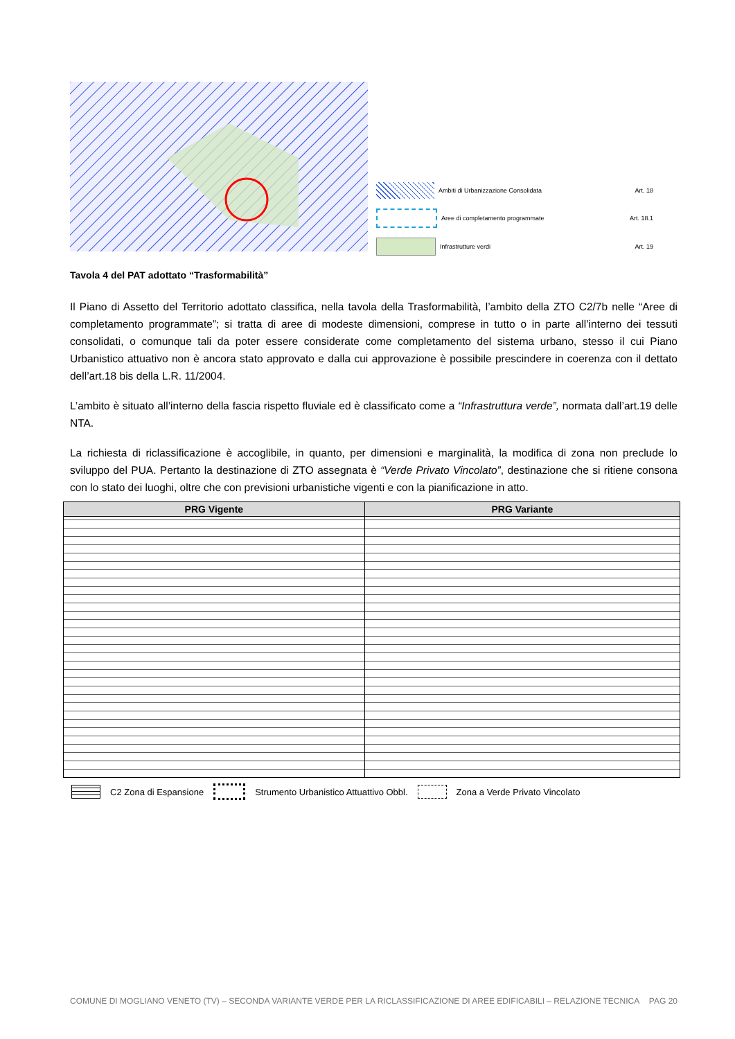Ambiti di Urbanizzazione Consolidata Art. 18
Aree di completamento programmate Art. 18.1
Infrastrutture verdi Art. 19
Tavola 4 del PAT adottato “Trasformabilità”
Il Piano di Assetto del Territorio adottato classifica, nella tavola della Trasformabilità, l’ambito della ZTO C2/7b nelle “Aree di completamento programmate”; si tratta di aree di modeste dimensioni, comprese in tutto o in parte all’interno dei tessuti consolidati, o comunque tali da poter essere considerate come completamento del sistema urbano, stesso il cui Piano Urbanistico attuativo non è ancora stato approvato e dalla cui approvazione è possibile prescindere in coerenza con il dettato dell’art.18 bis della L.R. 11/2004.
L’ambito è situato all’interno della fascia rispetto fluviale ed è classificato come a “Infrastruttura verde”, normata dall’art.19 delle NTA.
La richiesta di riclassificazione è accoglibile, in quanto, per dimensioni e marginalità, la modifica di zona non preclude lo sviluppo del PUA. Pertanto la destinazione di ZTO assegnata è “Verde Privato Vincolato”, destinazione che si ritiene consona con lo stato dei luoghi, oltre che con previsioni urbanistiche vigenti e con la pianificazione in atto.
| PRG Vigente | PRG Variante |
| --- | --- |
C2 Zona di Espansione Strumento Urbanistico Attuattivo Obbl. Zona a Verde Privato Vincolato
COMUNE DI MOGLIANO VENETO (TV) – SECONDA VARIANTE VERDE PER LA RICLASSIFICAZIONE DI AREE EDIFICABILI – RELAZIONE TECNICA PAG 20